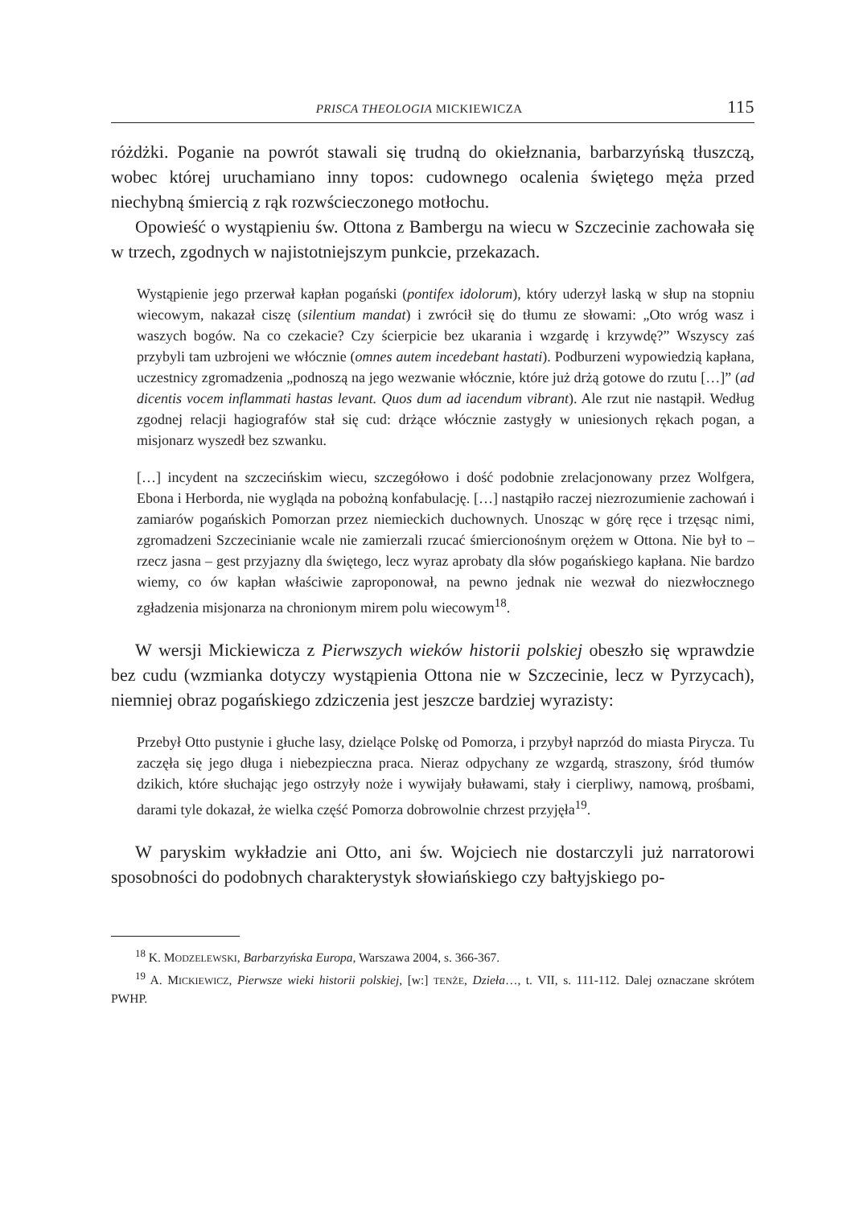PRISCA THEOLOGIA MICKIEWICZA 115
różdżki. Poganie na powrót stawali się trudną do okiełznania, barbarzyńską tłuszczą, wobec której uruchamiano inny topos: cudownego ocalenia świętego męża przed niechybną śmiercią z rąk rozwścieczonego motłochu.
Opowieść o wystąpieniu św. Ottona z Bambergu na wiecu w Szczecinie zachowała się w trzech, zgodnych w najistotniejszym punkcie, przekazach.
Wystąpienie jego przerwał kapłan pogański (pontifex idolorum), który uderzył laską w słup na stopniu wiecowym, nakazał ciszę (silentium mandat) i zwrócił się do tłumu ze słowami: „Oto wróg wasz i waszych bogów. Na co czekacie? Czy ścierpicie bez ukarania i wzgardę i krzywdę?” Wszyscy zaś przybyli tam uzbrojeni we włócznie (omnes autem incedebant hastati). Podburzeni wypowiedzią kapłana, uczestnicy zgromadzenia „podnoszą na jego wezwanie włócznie, które już drżą gotowe do rzutu […]” (ad dicentis vocem inflammati hastas levant. Quos dum ad iacendum vibrant). Ale rzut nie nastąpił. Według zgodnej relacji hagiografów stał się cud: drżące włócznie zastygły w uniesionych rękach pogan, a misjonarz wyszedł bez szwanku.
[…] incydent na szczecińskim wiecu, szczegółowo i dość podobnie zrelacjonowany przez Wolfgera, Ebona i Herborda, nie wygląda na pobożną konfabulację. […] nastąpiło raczej niezrozumienie zachowań i zamiarów pogańskich Pomorzan przez niemieckich duchownych. Unosząc w górę ręce i trzęsąc nimi, zgromadzeni Szczecinianie wcale nie zamierzali rzucać śmiercionośnym orężem w Ottona. Nie był to – rzecz jasna – gest przyjazny dla świętego, lecz wyraz aprobaty dla słów pogańskiego kapłana. Nie bardzo wiemy, co ów kapłan właściwie zaproponował, na pewno jednak nie wezwał do niezwłocznego zgładzenia misjonarza na chronionym mirem polu wiecowym<sup>18</sup>.
W wersji Mickiewicza z Pierwszych wieków historii polskiej obeszło się wprawdzie bez cudu (wzmianka dotyczy wystąpienia Ottona nie w Szczecinie, lecz w Pyrzycach), niemniej obraz pogańskiego zdziczenia jest jeszcze bardziej wyrazisty:
Przebył Otto pustynie i głuche lasy, dzielące Polskę od Pomorza, i przybył naprzód do miasta Pirycza. Tu zaczęła się jego długa i niebezpieczna praca. Nieraz odpychany ze wzgardą, straszony, śród tłumów dzikich, które słuchając jego ostrzyły noże i wywijały buławami, stały i cierpliwy, namową, prośbami, darami tyle dokazał, że wielka część Pomorza dobrowolnie chrzest przyjęła<sup>19</sup>.
W paryskim wykładzie ani Otto, ani św. Wojciech nie dostarczyli już narratorowi sposobności do podobnych charakterystyk słowiańskiego czy bałtyjskiego po-
<sup>18</sup> K. MODZELEWSKI, Barbarzyńska Europa, Warszawa 2004, s. 366-367.
<sup>19</sup> A. MICKIEWICZ, Pierwsze wieki historii polskiej, [w:] TENŻE, Dzieła…, t. VII, s. 111-112. Dalej oznaczane skrótem PWHP.